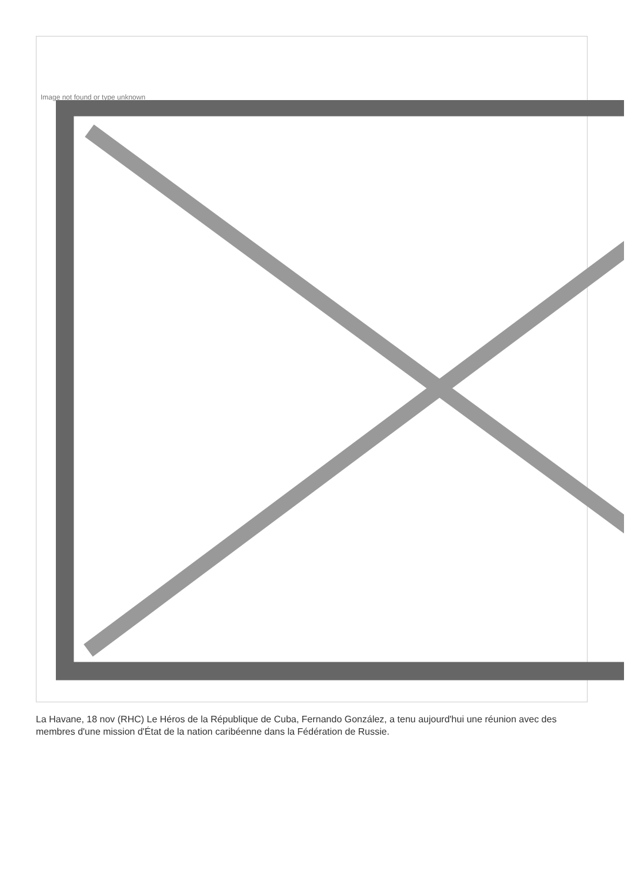Image not found or type unknown
La Havane, 18 nov (RHC) Le Héros de la République de Cuba, Fernando González, a tenu aujourd'hui une réunion avec des membres d'une mission d'État de la nation caribéenne dans la Fédération de Russie.